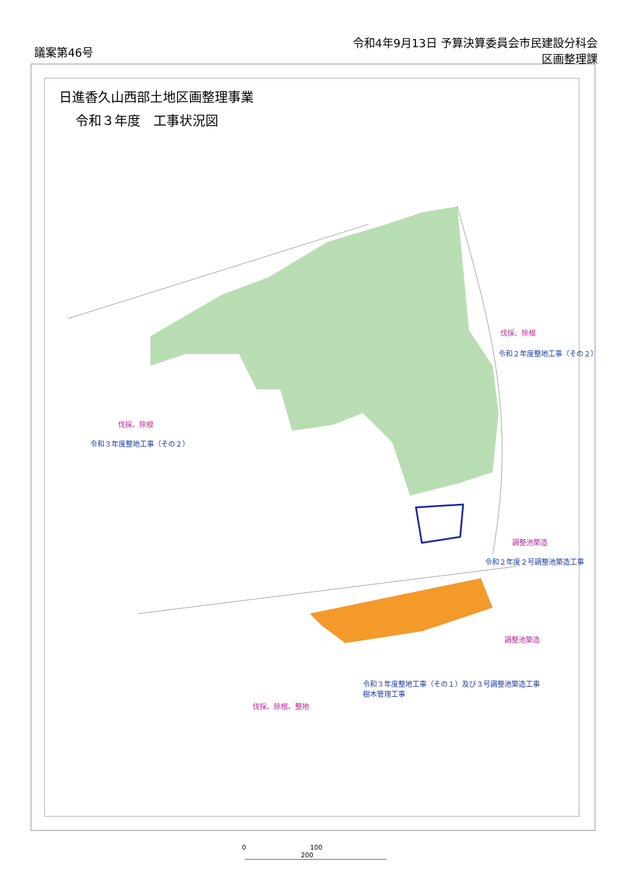議案第46号
令和4年9月13日 予算決算委員会市民建設分科会
区画整理課
日進香久山西部土地区画整理事業
令和３年度　工事状況図
伐採、除根
令和２年度整地工事（その２）
伐採、除根
令和３年度整地工事（その２）
調整池築造
令和２年度２号調整池築造工事
調整池築造
令和３年度整地工事（その１）及び３号調整池築造工事
樹木管理工事
伐採、除根、整地
0 100 200